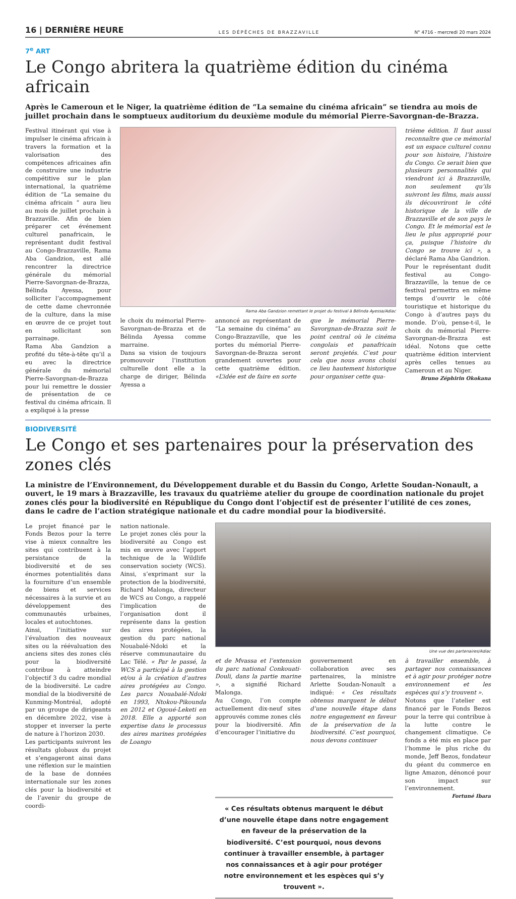16 | DERNIÈRE HEURE LES DÉPÊCHES DE BRAZZAVILLE N° 4716 - mercredi 20 mars 2024
7<sup>e</sup> ART
Le Congo abritera la quatrième édition du cinéma africain
Après le Cameroun et le Niger, la quatrième édition de “La semaine du cinéma africain” se tiendra au mois de juillet prochain dans le somptueux auditorium du deuxième module du mémorial Pierre-Savorgnan-de-Brazza.
Festival itinérant qui vise à impulser le cinéma africain à travers la formation et la valorisation des compétences africaines afin de construire une industrie compétitive sur le plan international, la quatrième édition de “La semaine du cinéma africain ” aura lieu au mois de juillet prochain à Brazzaville. Afin de bien préparer cet événement culturel panafricain, le représentant dudit festival au Congo-Brazzaville, Rama Aba Gandzion, est allé rencontrer la directrice générale du mémorial Pierre-Savorgnan-de-Brazza, Bélinda Ayessa, pour solliciter l’accompagnement de cette dame chevronnée de la culture, dans la mise en œuvre de ce projet tout en sollicitant son parrainage.
Rama Aba Gandzion a profité du tête-à-tête qu’il a eu avec la directrice générale du mémorial Pierre-Savorgnan-de-Brazza pour lui remettre le dossier de présentation de ce festival du cinéma africain. Il a expliqué à la presse
Rama Aba Gandzion remettant le projet du festival à Bélinda Ayessa/Adiac
le choix du mémorial Pierre-Savorgnan-de-Brazza et de Bélinda Ayessa comme marraine.
Dans sa vision de toujours promouvoir l’institution culturelle dont elle a la charge de diriger, Bélinda Ayessa a
annoncé au représentant de “La semaine du cinéma” au Congo-Brazzaville, que les portes du mémorial Pierre-Savorgnan-de-Brazza seront grandement ouvertes pour cette quatrième édition. «L’idée est de faire en sorte
que le mémorial Pierre-Savorgnan-de-Brazza soit le point central où le cinéma congolais et panafricain seront projetés. C’est pour cela que nous avons choisi ce lieu hautement historique pour organiser cette qua-
trième édition. Il faut aussi reconnaître que ce mémorial est un espace culturel connu pour son histoire, l’histoire du Congo. Ce serait bien que plusieurs personnalités qui viendront ici à Brazzaville, non seulement qu’ils suivront les films, mais aussi ils découvriront le côté historique de la ville de Brazzaville et de son pays le Congo. Et le mémorial est le lieu le plus approprié pour ça, puisque l’histoire du Congo se trouve ici », a déclaré Rama Aba Gandzion.
Pour le représentant dudit festival au Congo-Brazzaville, la tenue de ce festival permettra en même temps d’ouvrir le côté touristique et historique du Congo à d’autres pays du monde. D’où, pense-t-il, le choix du mémorial Pierre-Savorgnan-de-Brazza est idéal. Notons que cette quatrième édition intervient après celles tenues au Cameroun et au Niger.
Bruno Zéphirin Okokana
BIODIVERSITÉ
Le Congo et ses partenaires pour la préservation des zones clés
La ministre de l’Environnement, du Développement durable et du Bassin du Congo, Arlette Soudan-Nonault, a ouvert, le 19 mars à Brazzaville, les travaux du quatrième atelier du groupe de coordination nationale du projet zones clés pour la biodiversité en République du Congo dont l’objectif est de présenter l’utilité de ces zones, dans le cadre de l’action stratégique nationale et du cadre mondial pour la biodiversité.
Le projet financé par le Fonds Bezos pour la terre vise à mieux connaître les sites qui contribuent à la persistance de la biodiversité et de ses énormes potentialités dans la fourniture d’un ensemble de biens et services nécessaires à la survie et au développement des communautés urbaines, locales et autochtones.
Ainsi, l’initiative sur l’évaluation des nouveaux sites ou la réévaluation des anciens sites des zones clés pour la biodiversité contribue à atteindre l’objectif 3 du cadre mondial de la biodiversité. Le cadre mondial de la biodiversité de Kunming-Montréal, adopté par un groupe de dirigeants en décembre 2022, vise à stopper et inverser la perte de nature à l’horizon 2030.
Les participants suivront les résultats globaux du projet et s’engageront ainsi dans une réflexion sur le maintien de la base de données internationale sur les zones clés pour la biodiversité et de l’avenir du groupe de coordi-
nation nationale.
Le projet zones clés pour la biodiversité au Congo est mis en œuvre avec l’apport technique de la Wildlife conservation society (WCS). Ainsi, s’exprimant sur la protection de la biodiversité, Richard Malonga, directeur de WCS au Congo, a rappelé l’implication de l’organisation dont il représente dans la gestion des aires protégées, la gestion du parc national Nouabalé-Ndoki et la réserve communautaire du Lac Télé. « Par le passé, la WCS a participé à la gestion et/ou à la création d’autres aires protégées au Congo. Les parcs Nouabalé-Ndoki en 1993, Ntokou-Pikounda en 2012 et Ogoué-Leketi en 2018. Elle a apporté son expertise dans le processus des aires marines protégées de Loango
Une vue des partenaires/Adiac
et de Mvassa et l’extension du parc national Conkouati-Douli, dans la partie marine », a signifié Richard Malonga.
Au Congo, l’on compte actuellement dix-neuf sites approuvés comme zones clés pour la biodiversité. Afin d’encourager l’initiative du
gouvernement en collaboration avec ses partenaires, la ministre Arlette Soudan-Nonault a indiqué: « Ces résultats obtenus marquent le début d’une nouvelle étape dans notre engagement en faveur de la préservation de la biodiversité. C’est pourquoi, nous devons continuer
à travailler ensemble, à partager nos connaissances et à agir pour protéger notre environnement et les espèces qui s’y trouvent ».
Notons que l’atelier est financé par le Fonds Bezos pour la terre qui contribue à la lutte contre le changement climatique. Ce fonds a été mis en place par l’homme le plus riche du monde, Jeff Bezos, fondateur du géant du commerce en ligne Amazon, dénoncé pour son impact sur l’environnement.
« Ces résultats obtenus marquent le début d’une nouvelle étape dans notre engagement en faveur de la préservation de la biodiversité. C’est pourquoi, nous devons continuer à travailler ensemble, à partager nos connaissances et à agir pour protéger notre environnement et les espèces qui s’y trouvent ».
Fortuné Ibara